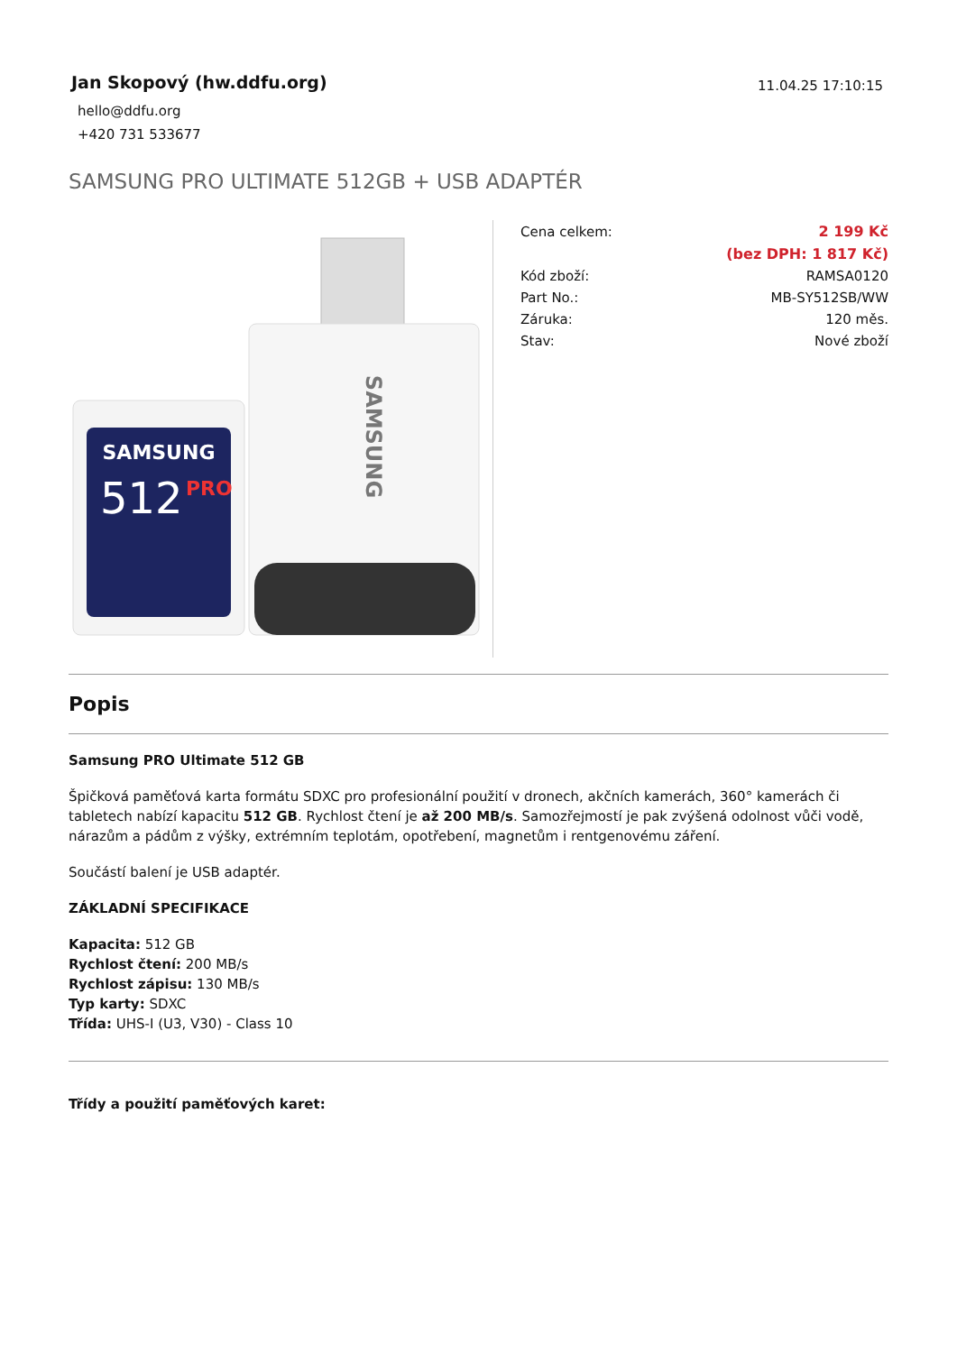Jan Skopový (hw.ddfu.org)
hello@ddfu.org
+420 731 533677
11.04.25 17:10:15
SAMSUNG PRO ULTIMATE 512GB + USB ADAPTÉR
SAMSUNG
SAMSUNG
512
PRO
| Cena celkem: | 2 199 Kč |
| | (bez DPH: 1 817 Kč) |
| Kód zboží: | RAMSA0120 |
| Part No.: | MB-SY512SB/WW |
| Záruka: | 120 měs. |
| Stav: | Nové zboží |
Popis
Samsung PRO Ultimate 512 GB
Špičková paměťová karta formátu SDXC pro profesionální použití v dronech, akčních kamerách, 360° kamerách či tabletech nabízí kapacitu 512 GB. Rychlost čtení je až 200 MB/s. Samozřejmostí je pak zvýšená odolnost vůči vodě, nárazům a pádům z výšky, extrémním teplotám, opotřebení, magnetům i rentgenovému záření.
Součástí balení je USB adaptér.
ZÁKLADNÍ SPECIFIKACE
Kapacita: 512 GB
Rychlost čtení: 200 MB/s
Rychlost zápisu: 130 MB/s
Typ karty: SDXC
Třída: UHS-I (U3, V30) - Class 10
Třídy a použití paměťových karet: